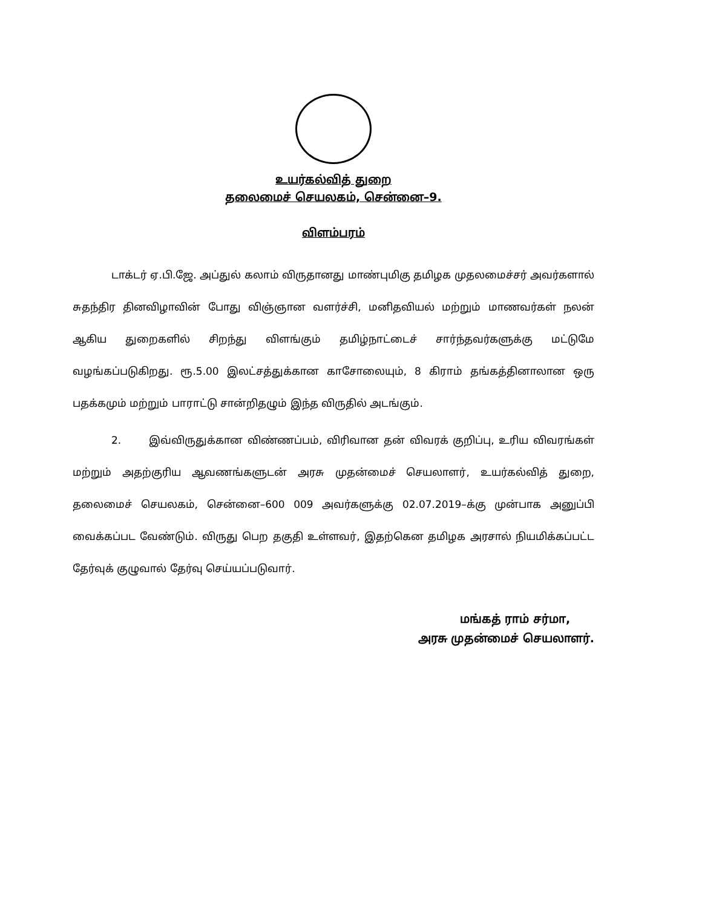உயர்கல்வித் துறை
தலைமைச் செயலகம், சென்னை–9.
விளம்பரம்
டாக்டர் ஏ.பி.ஜே. அப்துல் கலாம் விருதானது மாண்புமிகு தமிழக முதலமைச்சர் அவர்களால் சுதந்திர தினவிழாவின் போது விஞ்ஞான வளர்ச்சி, மனிதவியல் மற்றும் மாணவர்கள் நலன் ஆகிய துறைகளில் சிறந்து விளங்கும் தமிழ்நாட்டைச் சார்ந்தவர்களுக்கு மட்டுமே வழங்கப்படுகிறது. ரூ.5.00 இலட்சத்துக்கான காசோலையும், 8 கிராம் தங்கத்தினாலான ஒரு பதக்கமும் மற்றும் பாராட்டு சான்றிதழும் இந்த விருதில் அடங்கும்.
2. இவ்விருதுக்கான விண்ணப்பம், விரிவான தன் விவரக் குறிப்பு, உரிய விவரங்கள் மற்றும் அதற்குரிய ஆவணங்களுடன் அரசு முதன்மைச் செயலாளர், உயர்கல்வித் துறை, தலைமைச் செயலகம், சென்னை–600 009 அவர்களுக்கு 02.07.2019–க்கு முன்பாக அனுப்பி வைக்கப்பட வேண்டும். விருது பெற தகுதி உள்ளவர், இதற்கென தமிழக அரசால் நியமிக்கப்பட்ட தேர்வுக் குழுவால் தேர்வு செய்யப்படுவார்.
மங்கத் ராம் சர்மா,
அரசு முதன்மைச் செயலாளர்.